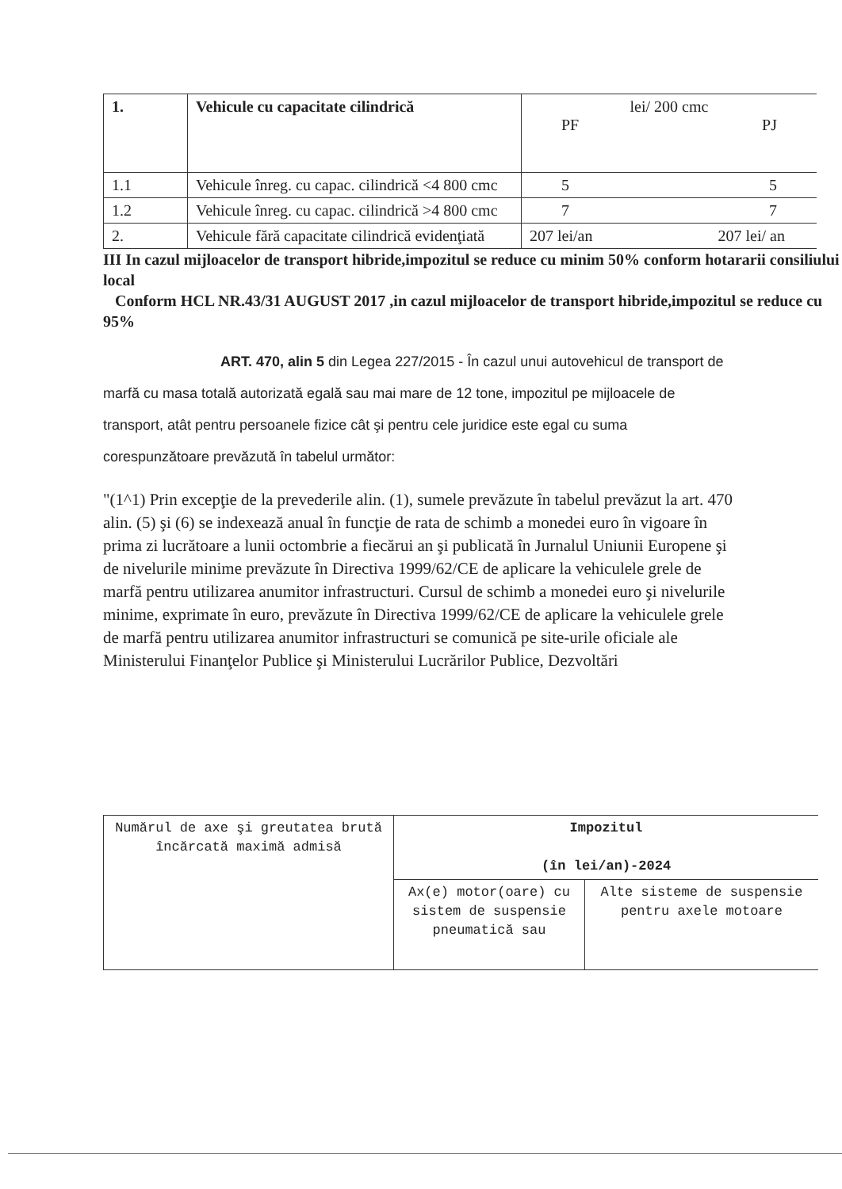| 1. | Vehicule cu capacitate cilindrică | lei/ 200 cmc PF PJ |
| --- | --- | --- |
| 1.1 | Vehicule înreg. cu capac. cilindrică <4 800 cmc | 5 5 |
| 1.2 | Vehicule înreg. cu capac. cilindrică >4 800 cmc | 7 7 |
| 2. | Vehicule fără capacitate cilindrică evidenţiată | 207 lei/an 207 lei/ an |
III In cazul mijloacelor de transport hibride,impozitul se reduce cu minim 50% conform hotararii consiliului local
Conform HCL NR.43/31 AUGUST 2017 ,in cazul mijloacelor de transport hibride,impozitul se reduce cu 95%
ART. 470, alin 5 din Legea 227/2015 - În cazul unui autovehicul de transport de marfă cu masa totală autorizată egală sau mai mare de 12 tone, impozitul pe mijloacele de transport, atât pentru persoanele fizice cât şi pentru cele juridice este egal cu suma corespunzătoare prevăzută în tabelul următor:
"(1^1) Prin excepţie de la prevederile alin. (1), sumele prevăzute în tabelul prevăzut la art. 470 alin. (5) şi (6) se indexează anual în funcţie de rata de schimb a monedei euro în vigoare în prima zi lucrătoare a lunii octombrie a fiecărui an şi publicată în Jurnalul Uniunii Europene şi de nivelurile minime prevăzute în Directiva 1999/62/CE de aplicare la vehiculele grele de marfă pentru utilizarea anumitor infrastructuri. Cursul de schimb a monedei euro şi nivelurile minime, exprimate în euro, prevăzute în Directiva 1999/62/CE de aplicare la vehiculele grele de marfă pentru utilizarea anumitor infrastructuri se comunică pe site-urile oficiale ale Ministerului Finanţelor Publice şi Ministerului Lucrărilor Publice, Dezvoltări
| Numărul de axe şi greutatea brută încărcată maximă admisă | Impozitul (în lei/an)-2024 | |
| | Ax(e) motor(oare) cu sistem de suspensie pneumatică sau | Alte sisteme de suspensie pentru axele motoare |